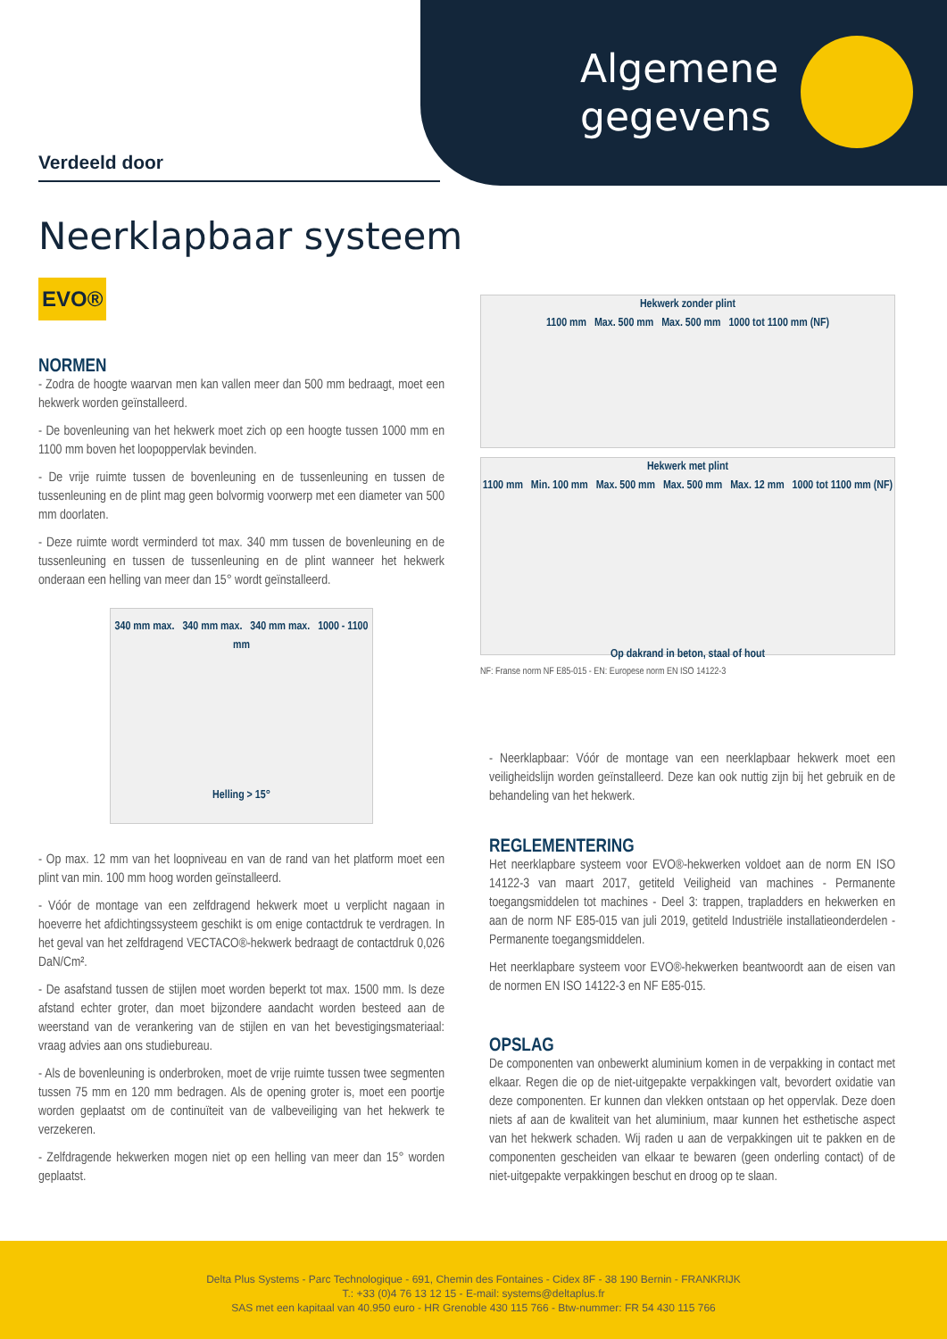Algemene gegevens
Verdeeld door
Neerklapbaar systeem
EVO®
NORMEN
- Zodra de hoogte waarvan men kan vallen meer dan 500 mm bedraagt, moet een hekwerk worden geïnstalleerd.
- De bovenleuning van het hekwerk moet zich op een hoogte tussen 1000 mm en 1100 mm boven het loopoppervlak bevinden.
- De vrije ruimte tussen de bovenleuning en de tussenleuning en tussen de tussenleuning en de plint mag geen bolvormig voorwerp met een diameter van 500 mm doorlaten.
- Deze ruimte wordt verminderd tot max. 340 mm tussen de bovenleuning en de tussenleuning en tussen de tussenleuning en de plint wanneer het hekwerk onderaan een helling van meer dan 15° wordt geïnstalleerd.
340 mm max. 340 mm max. 340 mm max. 1000 - 1100 mm
Helling > 15°
- Op max. 12 mm van het loopniveau en van de rand van het platform moet een plint van min. 100 mm hoog worden geïnstalleerd.
- Vóór de montage van een zelfdragend hekwerk moet u verplicht nagaan in hoeverre het afdichtingssysteem geschikt is om enige contactdruk te verdragen. In het geval van het zelfdragend VECTACO®-hekwerk bedraagt de contactdruk 0,026 DaN/Cm².
- De asafstand tussen de stijlen moet worden beperkt tot max. 1500 mm. Is deze afstand echter groter, dan moet bijzondere aandacht worden besteed aan de weerstand van de verankering van de stijlen en van het bevestigingsmateriaal: vraag advies aan ons studiebureau.
- Als de bovenleuning is onderbroken, moet de vrije ruimte tussen twee segmenten tussen 75 mm en 120 mm bedragen. Als de opening groter is, moet een poortje worden geplaatst om de continuïteit van de valbeveiliging van het hekwerk te verzekeren.
- Zelfdragende hekwerken mogen niet op een helling van meer dan 15° worden geplaatst.
Hekwerk zonder plint
1100 mm Max. 500 mm Max. 500 mm 1000 tot 1100 mm (NF)
Hekwerk met plint
1100 mm Min. 100 mm Max. 500 mm Max. 500 mm Max. 12 mm 1000 tot 1100 mm (NF)
Op dakrand in beton, staal of hout
NF: Franse norm NF E85-015 - EN: Europese norm EN ISO 14122-3
- Neerklapbaar: Vóór de montage van een neerklapbaar hekwerk moet een veiligheidslijn worden geïnstalleerd. Deze kan ook nuttig zijn bij het gebruik en de behandeling van het hekwerk.
REGLEMENTERING
Het neerklapbare systeem voor EVO®-hekwerken voldoet aan de norm EN ISO 14122-3 van maart 2017, getiteld Veiligheid van machines - Permanente toegangsmiddelen tot machines - Deel 3: trappen, trapladders en hekwerken en aan de norm NF E85-015 van juli 2019, getiteld Industriële installatieonderdelen - Permanente toegangsmiddelen.
Het neerklapbare systeem voor EVO®-hekwerken beantwoordt aan de eisen van de normen EN ISO 14122-3 en NF E85-015.
OPSLAG
De componenten van onbewerkt aluminium komen in de verpakking in contact met elkaar. Regen die op de niet-uitgepakte verpakkingen valt, bevordert oxidatie van deze componenten. Er kunnen dan vlekken ontstaan op het oppervlak. Deze doen niets af aan de kwaliteit van het aluminium, maar kunnen het esthetische aspect van het hekwerk schaden. Wij raden u aan de verpakkingen uit te pakken en de componenten gescheiden van elkaar te bewaren (geen onderling contact) of de niet-uitgepakte verpakkingen beschut en droog op te slaan.
Delta Plus Systems - Parc Technologique - 691, Chemin des Fontaines - Cidex 8F - 38 190 Bernin - FRANKRIJK
T.: +33 (0)4 76 13 12 15 - E-mail: systems@deltaplus.fr
SAS met een kapitaal van 40.950 euro - HR Grenoble 430 115 766 - Btw-nummer: FR 54 430 115 766